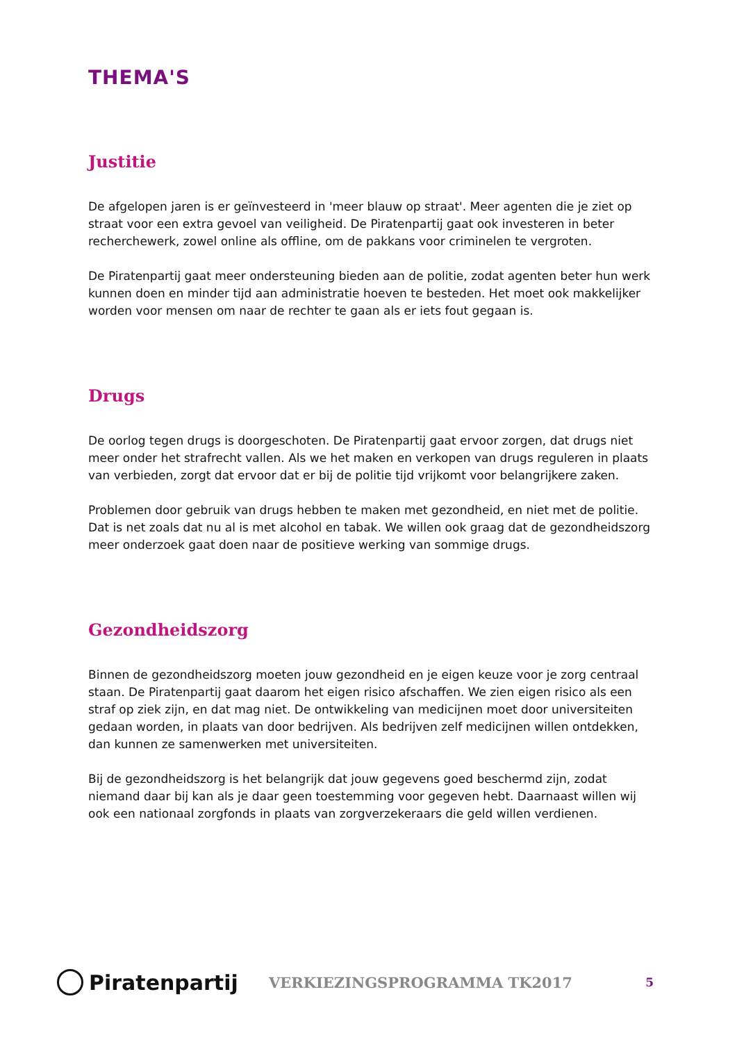THEMA'S
Justitie
De afgelopen jaren is er geïnvesteerd in 'meer blauw op straat'. Meer agenten die je ziet op straat voor een extra gevoel van veiligheid. De Piratenpartij gaat ook investeren in beter recherchewerk, zowel online als offline, om de pakkans voor criminelen te vergroten.
De Piratenpartij gaat meer ondersteuning bieden aan de politie, zodat agenten beter hun werk kunnen doen en minder tijd aan administratie hoeven te besteden. Het moet ook makkelijker worden voor mensen om naar de rechter te gaan als er iets fout gegaan is.
Drugs
De oorlog tegen drugs is doorgeschoten. De Piratenpartij gaat ervoor zorgen, dat drugs niet meer onder het strafrecht vallen. Als we het maken en verkopen van drugs reguleren in plaats van verbieden, zorgt dat ervoor dat er bij de politie tijd vrijkomt voor belangrijkere zaken.
Problemen door gebruik van drugs hebben te maken met gezondheid, en niet met de politie. Dat is net zoals dat nu al is met alcohol en tabak. We willen ook graag dat de gezondheidszorg meer onderzoek gaat doen naar de positieve werking van sommige drugs.
Gezondheidszorg
Binnen de gezondheidszorg moeten jouw gezondheid en je eigen keuze voor je zorg centraal staan. De Piratenpartij gaat daarom het eigen risico afschaffen. We zien eigen risico als een straf op ziek zijn, en dat mag niet. De ontwikkeling van medicijnen moet door universiteiten gedaan worden, in plaats van door bedrijven. Als bedrijven zelf medicijnen willen ontdekken, dan kunnen ze samenwerken met universiteiten.
Bij de gezondheidszorg is het belangrijk dat jouw gegevens goed beschermd zijn, zodat niemand daar bij kan als je daar geen toestemming voor gegeven hebt. Daarnaast willen wij ook een nationaal zorgfonds in plaats van zorgverzekeraars die geld willen verdienen.
Piratenpartij
VERKIEZINGSPROGRAMMA TK2017
5